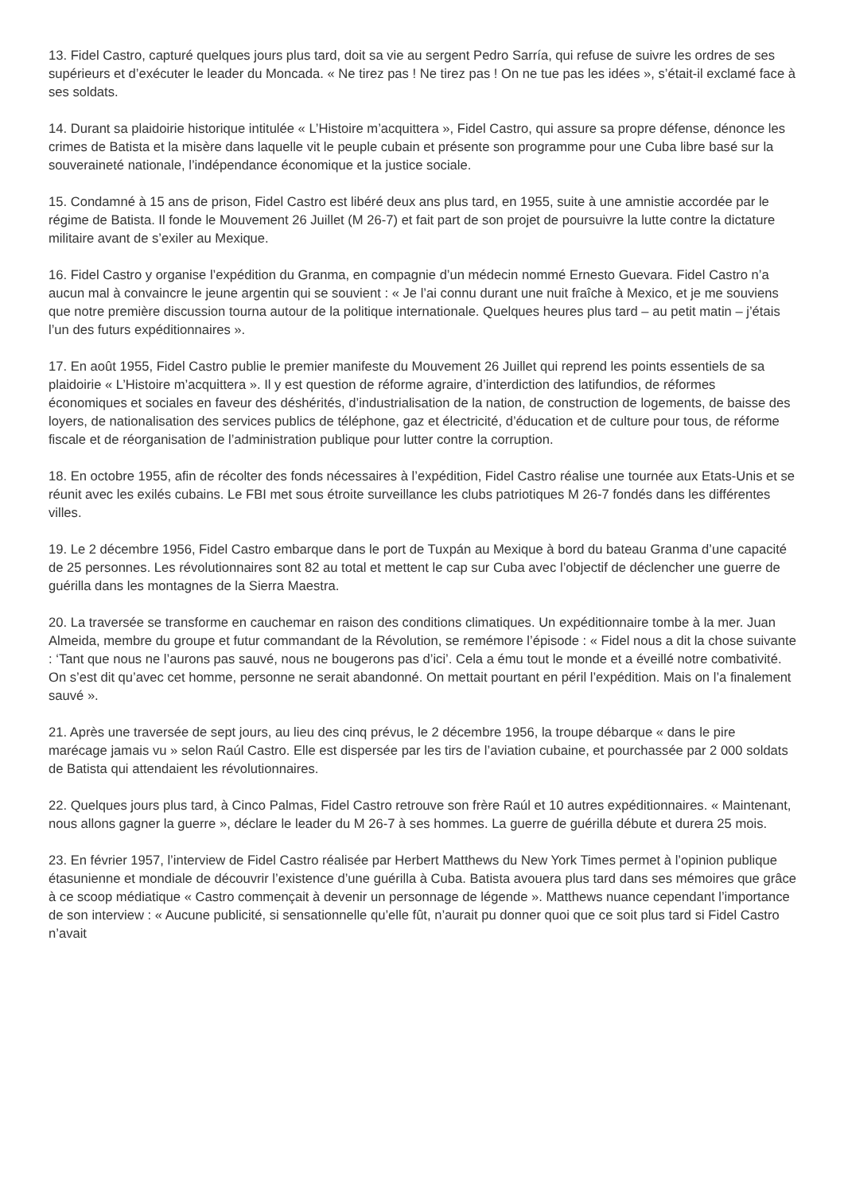13. Fidel Castro, capturé quelques jours plus tard, doit sa vie au sergent Pedro Sarría, qui refuse de suivre les ordres de ses supérieurs et d’exécuter le leader du Moncada. « Ne tirez pas ! Ne tirez pas ! On ne tue pas les idées », s’était-il exclamé face à ses soldats.
14. Durant sa plaidoirie historique intitulée « L’Histoire m’acquittera », Fidel Castro, qui assure sa propre défense, dénonce les crimes de Batista et la misère dans laquelle vit le peuple cubain et présente son programme pour une Cuba libre basé sur la souveraineté nationale, l’indépendance économique et la justice sociale.
15. Condamné à 15 ans de prison, Fidel Castro est libéré deux ans plus tard, en 1955, suite à une amnistie accordée par le régime de Batista. Il fonde le Mouvement 26 Juillet (M 26-7) et fait part de son projet de poursuivre la lutte contre la dictature militaire avant de s’exiler au Mexique.
16. Fidel Castro y organise l’expédition du Granma, en compagnie d’un médecin nommé Ernesto Guevara. Fidel Castro n’a aucun mal à convaincre le jeune argentin qui se souvient : « Je l’ai connu durant une nuit fraîche à Mexico, et je me souviens que notre première discussion tourna autour de la politique internationale. Quelques heures plus tard – au petit matin – j’étais l’un des futurs expéditionnaires ».
17. En août 1955, Fidel Castro publie le premier manifeste du Mouvement 26 Juillet qui reprend les points essentiels de sa plaidoirie « L’Histoire m’acquittera ». Il y est question de réforme agraire, d’interdiction des latifundios, de réformes économiques et sociales en faveur des déshérités, d’industrialisation de la nation, de construction de logements, de baisse des loyers, de nationalisation des services publics de téléphone, gaz et électricité, d’éducation et de culture pour tous, de réforme fiscale et de réorganisation de l’administration publique pour lutter contre la corruption.
18. En octobre 1955, afin de récolter des fonds nécessaires à l’expédition, Fidel Castro réalise une tournée aux Etats-Unis et se réunit avec les exilés cubains. Le FBI met sous étroite surveillance les clubs patriotiques M 26-7 fondés dans les différentes villes.
19. Le 2 décembre 1956, Fidel Castro embarque dans le port de Tuxpán au Mexique à bord du bateau Granma d’une capacité de 25 personnes. Les révolutionnaires sont 82 au total et mettent le cap sur Cuba avec l’objectif de déclencher une guerre de guérilla dans les montagnes de la Sierra Maestra.
20. La traversée se transforme en cauchemar en raison des conditions climatiques. Un expéditionnaire tombe à la mer. Juan Almeida, membre du groupe et futur commandant de la Révolution, se remémore l’épisode : « Fidel nous a dit la chose suivante : ‘Tant que nous ne l’aurons pas sauvé, nous ne bougerons pas d’ici’. Cela a ému tout le monde et a éveillé notre combativité. On s’est dit qu’avec cet homme, personne ne serait abandonné. On mettait pourtant en péril l’expédition. Mais on l’a finalement sauvé ».
21. Après une traversée de sept jours, au lieu des cinq prévus, le 2 décembre 1956, la troupe débarque « dans le pire marécage jamais vu » selon Raúl Castro. Elle est dispersée par les tirs de l’aviation cubaine, et pourchassée par 2 000 soldats de Batista qui attendaient les révolutionnaires.
22. Quelques jours plus tard, à Cinco Palmas, Fidel Castro retrouve son frère Raúl et 10 autres expéditionnaires. « Maintenant, nous allons gagner la guerre », déclare le leader du M 26-7 à ses hommes. La guerre de guérilla débute et durera 25 mois.
23. En février 1957, l’interview de Fidel Castro réalisée par Herbert Matthews du New York Times permet à l’opinion publique étasunienne et mondiale de découvrir l’existence d’une guérilla à Cuba. Batista avouera plus tard dans ses mémoires que grâce à ce scoop médiatique « Castro commençait à devenir un personnage de légende ». Matthews nuance cependant l’importance de son interview : « Aucune publicité, si sensationnelle qu’elle fût, n’aurait pu donner quoi que ce soit plus tard si Fidel Castro n’avait